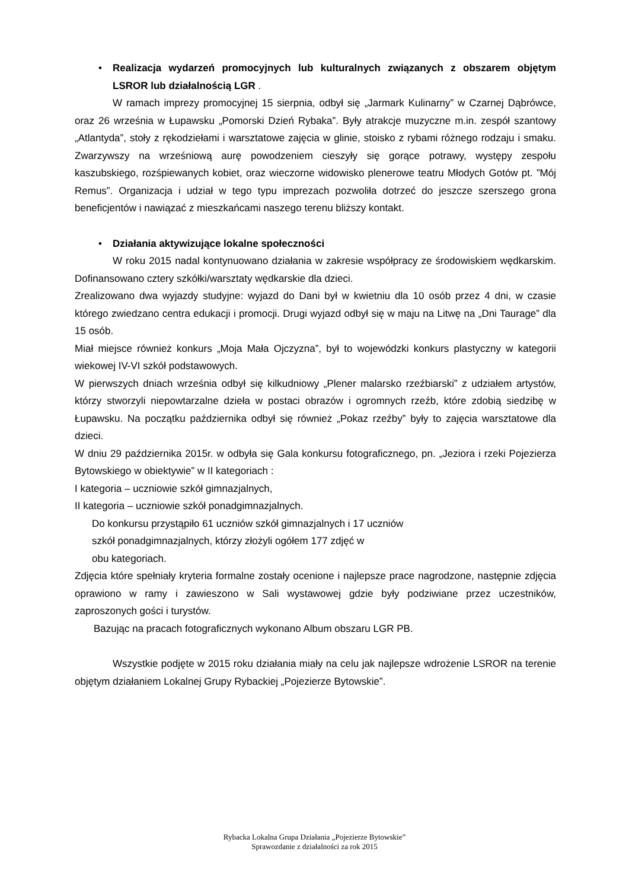• Realizacja wydarzeń promocyjnych lub kulturalnych związanych z obszarem objętym LSROR lub działalnością LGR .
W ramach imprezy promocyjnej 15 sierpnia, odbył się „Jarmark Kulinarny” w Czarnej Dąbrówce, oraz 26 września w Łupawsku „Pomorski Dzień Rybaka”. Były atrakcje muzyczne m.in. zespół szantowy „Atlantyda”, stoły z rękodziełami i warsztatowe zajęcia w glinie, stoisko z rybami różnego rodzaju i smaku. Zwarzywszy na wrześniową aurę powodzeniem cieszyły się gorące potrawy, występy zespołu kaszubskiego, rozśpiewanych kobiet, oraz wieczorne widowisko plenerowe teatru Młodych Gotów pt. ”Mój Remus”. Organizacja i udział w tego typu imprezach pozwoliła dotrzeć do jeszcze szerszego grona beneficjentów i nawiązać z mieszkańcami naszego terenu bliższy kontakt.
• Działania aktywizujące lokalne społeczności
W roku 2015 nadal kontynuowano działania w zakresie współpracy ze środowiskiem wędkarskim. Dofinansowano cztery szkółki/warsztaty wędkarskie dla dzieci.
Zrealizowano dwa wyjazdy studyjne: wyjazd do Dani był w kwietniu dla 10 osób przez 4 dni, w czasie którego zwiedzano centra edukacji i promocji. Drugi wyjazd odbył się w maju na Litwę na „Dni Taurage” dla 15 osób.
Miał miejsce również konkurs „Moja Mała Ojczyzna”, był to wojewódzki konkurs plastyczny w kategorii wiekowej IV-VI szkół podstawowych.
W pierwszych dniach września odbył się kilkudniowy „Plener malarsko rzeźbiarski” z udziałem artystów, którzy stworzyli niepowtarzalne dzieła w postaci obrazów i ogromnych rzeźb, które zdobią siedzibę w Łupawsku. Na początku października odbył się również „Pokaz rzeźby” były to zajęcia warsztatowe dla dzieci.
W dniu 29 października 2015r. w odbyła się Gala konkursu fotograficznego, pn. „Jeziora i rzeki Pojezierza Bytowskiego w obiektywie” w II kategoriach :
I kategoria – uczniowie szkół gimnazjalnych,
II kategoria – uczniowie szkół ponadgimnazjalnych.
Do konkursu przystąpiło 61 uczniów szkół gimnazjalnych i 17 uczniów
szkół ponadgimnazjalnych, którzy złożyli ogółem 177 zdjęć w
obu kategoriach.
Zdjęcia które spełniały kryteria formalne zostały ocenione i najlepsze prace nagrodzone, następnie zdjęcia oprawiono w ramy i zawieszono w Sali wystawowej gdzie były podziwiane przez uczestników, zaproszonych gości i turystów.
Bazując na pracach fotograficznych wykonano Album obszaru LGR PB.
Wszystkie podjęte w 2015 roku działania miały na celu jak najlepsze wdrożenie LSROR na terenie objętym działaniem Lokalnej Grupy Rybackiej „Pojezierze Bytowskie”.
Rybacka Lokalna Grupa Działania „Pojezierze Bytowskie”
Sprawozdanie z działalności za rok 2015